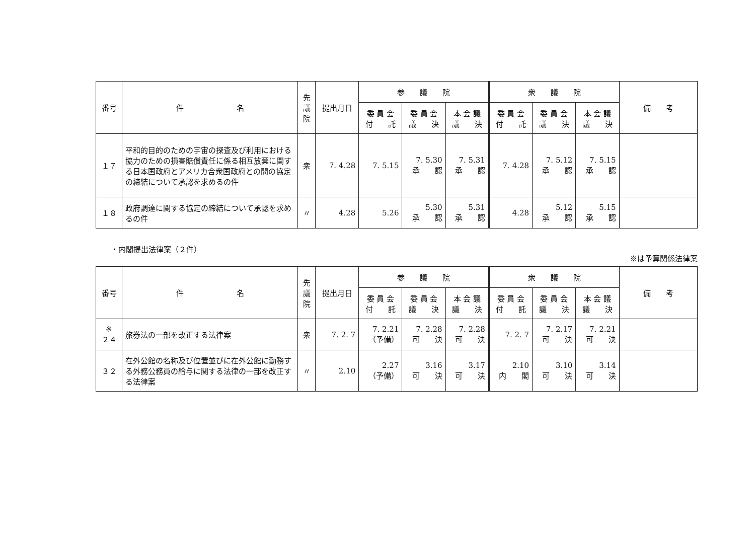| 番号 | 件 名 | 先 議 院 | 提出月日 | 参 議 院 | | | 衆 議 院 | | | 備 考 |
| --- | --- | --- | --- | --- | --- | --- | --- | --- | --- | --- |
| | | | | 委 員 会 付 託 | 委 員 会 議 決 | 本 会 議 議 決 | 委 員 会 付 託 | 委 員 会 議 決 | 本 会 議 議 決 | |
| １７ | 平和的目的のための宇宙の探査及び利用における協力のための損害賠償責任に係る相互放棄に関する日本国政府とアメリカ合衆国政府との間の協定の締結について承認を求めるの件 | 衆 | 7. 4.28 | 7. 5.15 | 7. 5.30 承 認 | 7. 5.31 承 認 | 7. 4.28 | 7. 5.12 承 認 | 7. 5.15 承 認 | |
| １８ | 政府調達に関する協定の締結について承認を求めるの件 | 〃 | 4.28 | 5.26 | 5.30 承 認 | 5.31 承 認 | 4.28 | 5.12 承 認 | 5.15 承 認 | |
・内閣提出法律案（２件） ※は予算関係法律案
| 番号 | 件 名 | 先 議 院 | 提出月日 | 参 議 院 | | | 衆 議 院 | | | 備 考 |
| --- | --- | --- | --- | --- | --- | --- | --- | --- | --- | --- |
| | | | | 委 員 会 付 託 | 委 員 会 議 決 | 本 会 議 議 決 | 委 員 会 付 託 | 委 員 会 議 決 | 本 会 議 議 決 | |
| ※ ２４ | 旅券法の一部を改正する法律案 | 衆 | 7. 2. 7 | 7. 2.21 （予備） | 7. 2.28 可 決 | 7. 2.28 可 決 | 7. 2. 7 | 7. 2.17 可 決 | 7. 2.21 可 決 | |
| ３２ | 在外公館の名称及び位置並びに在外公館に勤務する外務公務員の給与に関する法律の一部を改正する法律案 | 〃 | 2.10 | 2.27 （予備） | 3.16 可 決 | 3.17 可 決 | 2.10 内 閣 | 3.10 可 決 | 3.14 可 決 | |